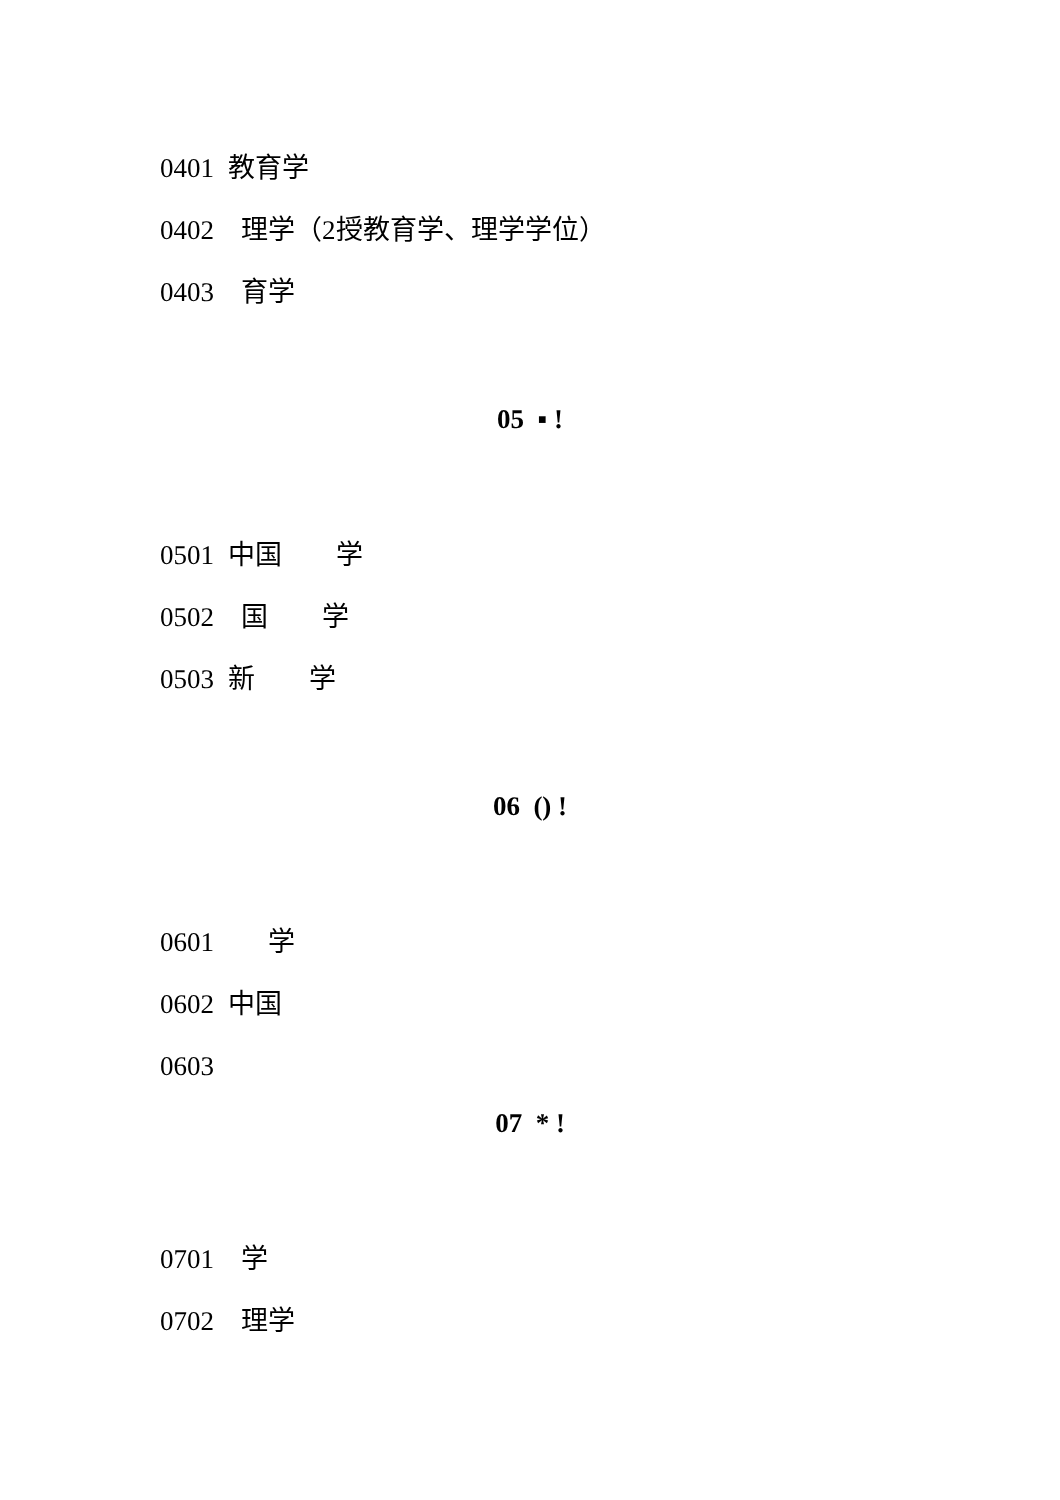0401 教育学
0402 理学（2授教育学、理学学位）
0403 育学
05 ▪ !
0501 中国 学
0502 国 学
0503 新 学
06 () !
0601 学
0602 中国
0603
07 * !
0701 学
0702 理学